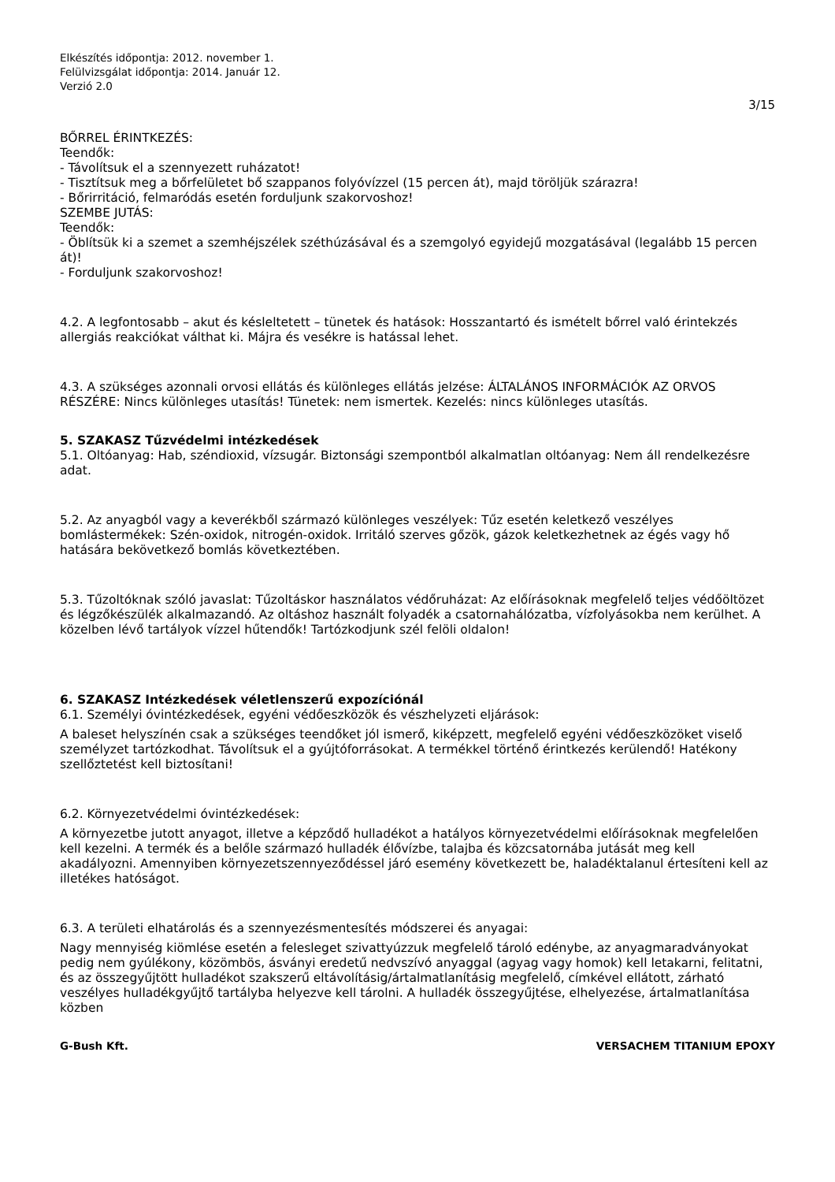Elkészítés időpontja: 2012. november 1.
Felülvizsgálat időpontja: 2014. Január 12.
Verzió 2.0
3/15
BŐRREL ÉRINTKEZÉS:
Teendők:
- Távolítsuk el a szennyezett ruházatot!
- Tisztítsuk meg a bőrfelületet bő szappanos folyóvízzel (15 percen át), majd töröljük szárazra!
- Bőrirritáció, felmaródás esetén forduljunk szakorvoshoz!
SZEMBE JUTÁS:
Teendők:
- Öblítsük ki a szemet a szemhéjszélek széthúzásával és a szemgolyó egyidejű mozgatásával (legalább 15 percen át)!
- Forduljunk szakorvoshoz!
4.2. A legfontosabb – akut és késleltetett – tünetek és hatások: Hosszantartó és ismételt bőrrel való érintekzés allergiás reakciókat válthat ki. Májra és vesékre is hatással lehet.
4.3. A szükséges azonnali orvosi ellátás és különleges ellátás jelzése: ÁLTALÁNOS INFORMÁCIÓK AZ ORVOS RÉSZÉRE: Nincs különleges utasítás! Tünetek: nem ismertek. Kezelés: nincs különleges utasítás.
5. SZAKASZ Tűzvédelmi intézkedések
5.1. Oltóanyag: Hab, széndioxid, vízsugár. Biztonsági szempontból alkalmatlan oltóanyag: Nem áll rendelkezésre adat.
5.2. Az anyagból vagy a keverékből származó különleges veszélyek: Tűz esetén keletkező veszélyes bomlástermékek: Szén-oxidok, nitrogén-oxidok. Irritáló szerves gőzök, gázok keletkezhetnek az égés vagy hő hatására bekövetkező bomlás következtében.
5.3. Tűzoltóknak szóló javaslat: Tűzoltáskor használatos védőruházat: Az előírásoknak megfelelő teljes védőöltözet és légzőkészülék alkalmazandó. Az oltáshoz használt folyadék a csatornahálózatba, vízfolyásokba nem kerülhet. A közelben lévő tartályok vízzel hűtendők! Tartózkodjunk szél felöli oldalon!
6. SZAKASZ Intézkedések véletlenszerű expozíciónál
6.1. Személyi óvintézkedések, egyéni védőeszközök és vészhelyzeti eljárások:
A baleset helyszínén csak a szükséges teendőket jól ismerő, kiképzett, megfelelő egyéni védőeszközöket viselő személyzet tartózkodhat. Távolítsuk el a gyújtóforrásokat. A termékkel történő érintkezés kerülendő! Hatékony szellőztetést kell biztosítani!
6.2. Környezetvédelmi óvintézkedések:
A környezetbe jutott anyagot, illetve a képződő hulladékot a hatályos környezetvédelmi előírásoknak megfelelően kell kezelni. A termék és a belőle származó hulladék élővízbe, talajba és közcsatornába jutását meg kell akadályozni. Amennyiben környezetszennyeződéssel járó esemény következett be, haladéktalanul értesíteni kell az illetékes hatóságot.
6.3. A területi elhatárolás és a szennyezésmentesítés módszerei és anyagai:
Nagy mennyiség kiömlése esetén a felesleget szivattyúzzuk megfelelő tároló edénybe, az anyagmaradványokat pedig nem gyúlékony, közömbös, ásványi eredetű nedvszívó anyaggal (agyag vagy homok) kell letakarni, felitatni, és az összegyűjtött hulladékot szakszerű eltávolításig/ártalmatlanításig megfelelő, címkével ellátott, zárható veszélyes hulladékgyűjtő tartályba helyezve kell tárolni. A hulladék összegyűjtése, elhelyezése, ártalmatlanítása közben
G-Bush Kft. VERSACHEM TITANIUM EPOXY